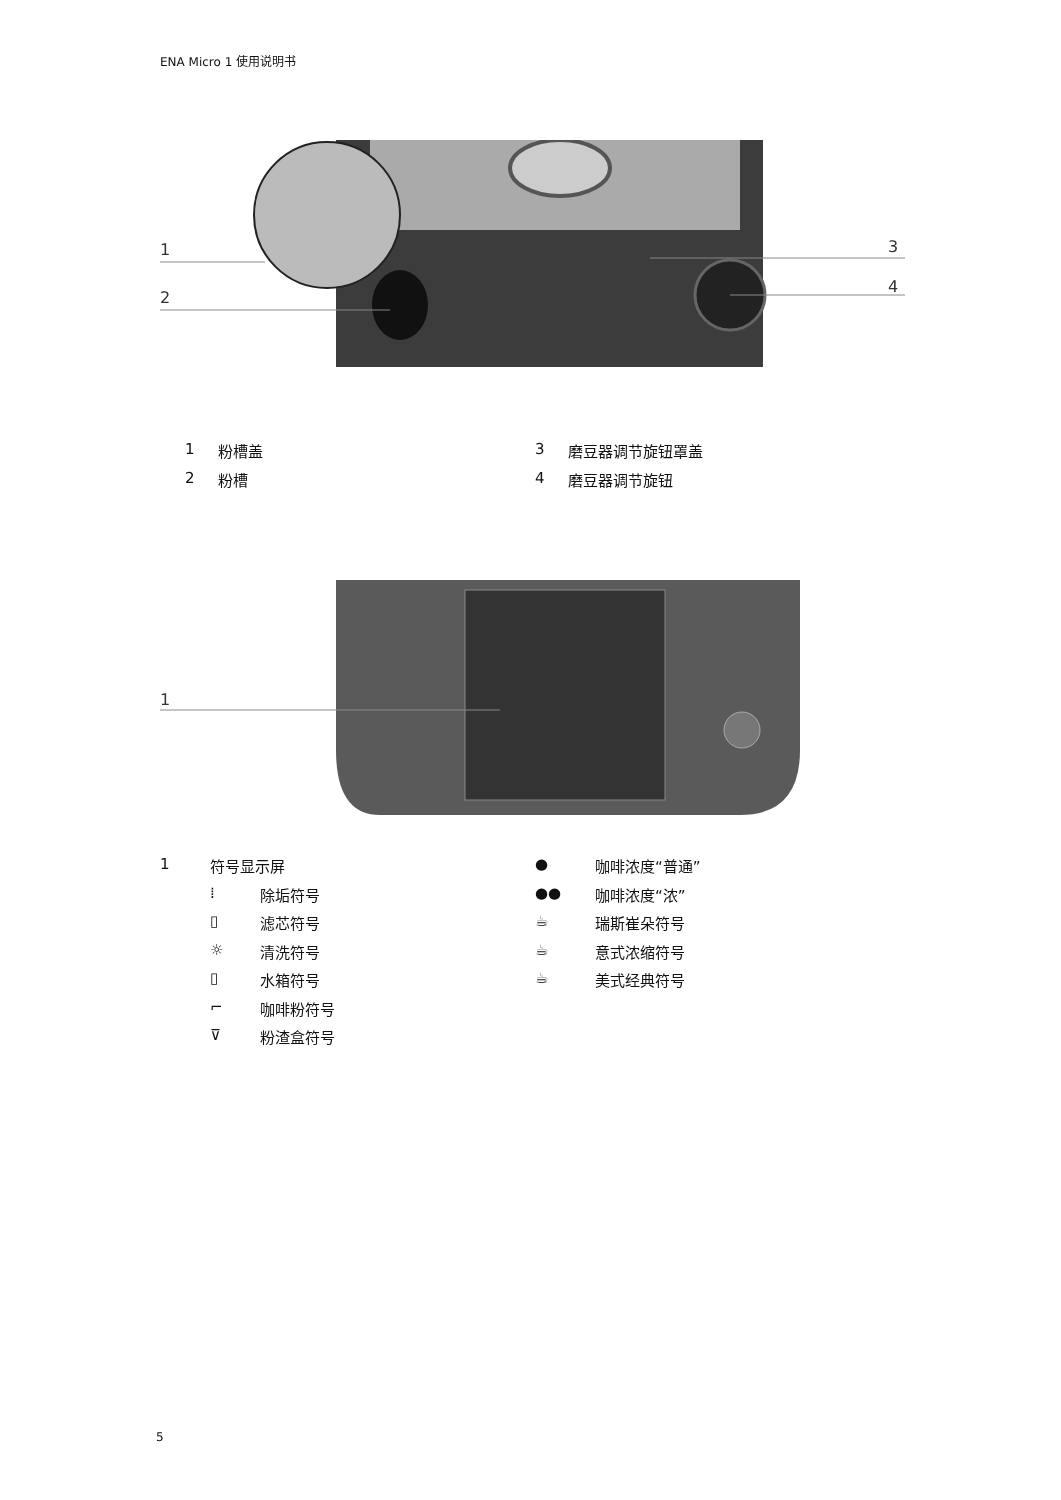ENA Micro 1 使用说明书
1
2
3
4
1 粉槽盖 3 磨豆器调节旋钮罩盖
2 粉槽 4 磨豆器调节旋钮
1
1 符号显示屏
⁞ 除垢符号
▯ 滤芯符号
☼ 清洗符号
▯ 水箱符号
⌐ 咖啡粉符号
⊽ 粉渣盒符号
● 咖啡浓度“普通”
●● 咖啡浓度“浓”
☕ 瑞斯崔朵符号
☕ 意式浓缩符号
☕ 美式经典符号
5